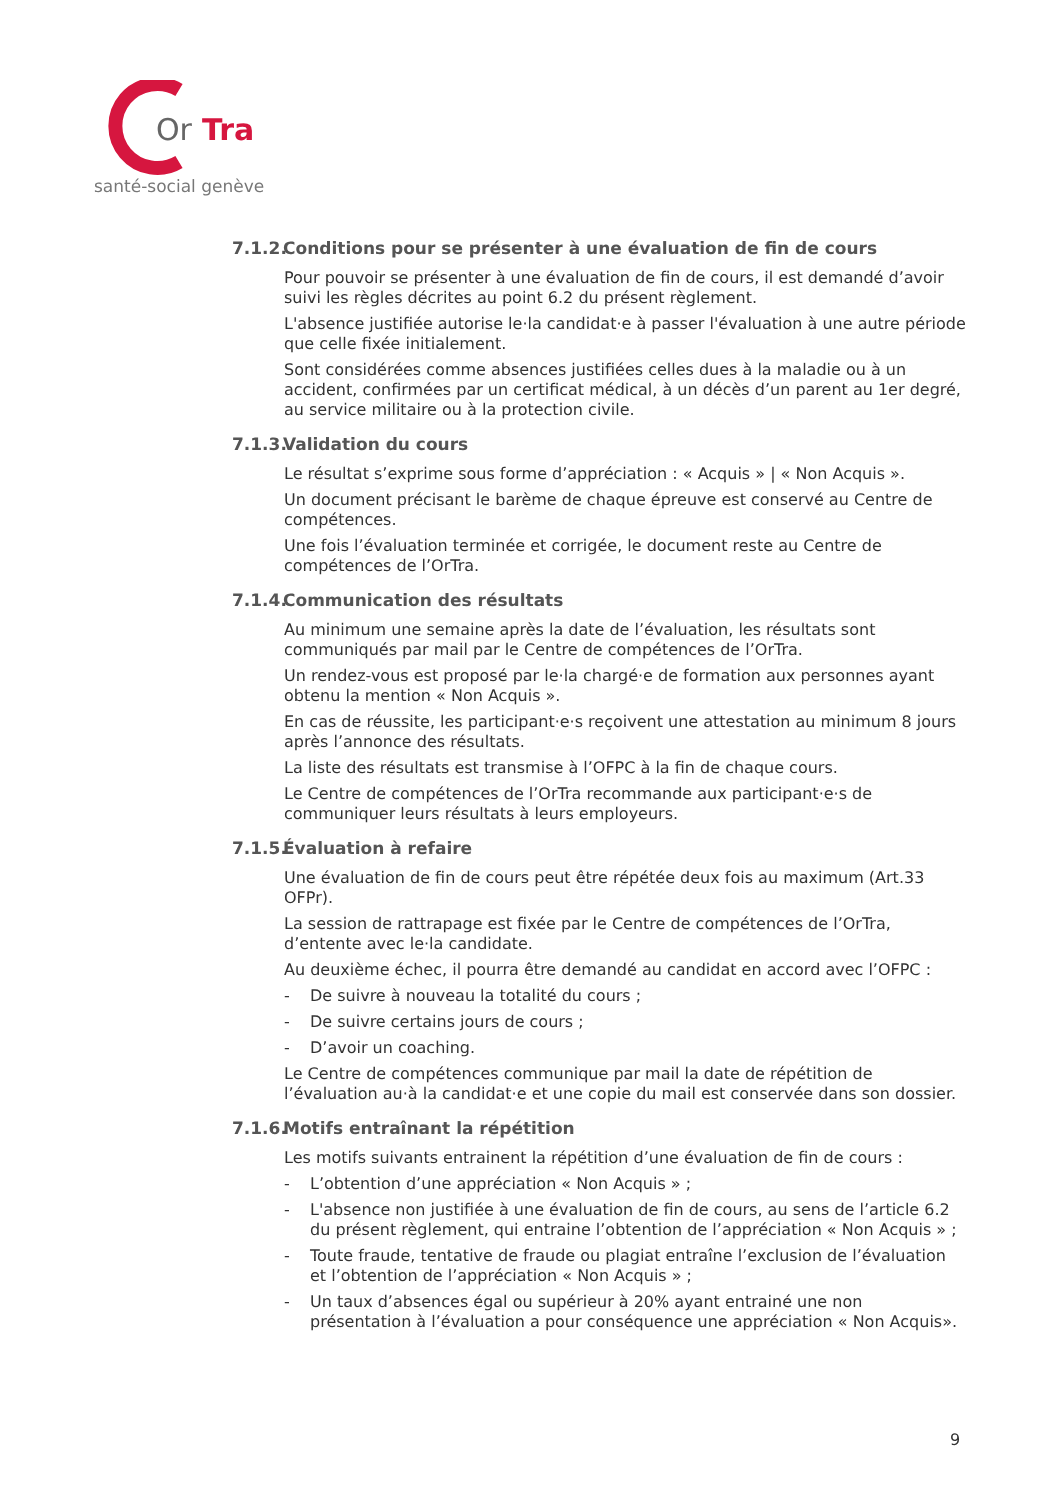Or
Tra
santé-social genève
7.1.2. Conditions pour se présenter à une évaluation de fin de cours
Pour pouvoir se présenter à une évaluation de fin de cours, il est demandé d’avoir suivi les règles décrites au point 6.2 du présent règlement.
L'absence justifiée autorise le·la candidat·e à passer l'évaluation à une autre période que celle fixée initialement.
Sont considérées comme absences justifiées celles dues à la maladie ou à un accident, confirmées par un certificat médical, à un décès d’un parent au 1er degré, au service militaire ou à la protection civile.
7.1.3. Validation du cours
Le résultat s’exprime sous forme d’appréciation : « Acquis » | « Non Acquis ».
Un document précisant le barème de chaque épreuve est conservé au Centre de compétences.
Une fois l’évaluation terminée et corrigée, le document reste au Centre de compétences de l’OrTra.
7.1.4. Communication des résultats
Au minimum une semaine après la date de l’évaluation, les résultats sont communiqués par mail par le Centre de compétences de l’OrTra.
Un rendez-vous est proposé par le·la chargé·e de formation aux personnes ayant obtenu la mention « Non Acquis ».
En cas de réussite, les participant·e·s reçoivent une attestation au minimum 8 jours après l’annonce des résultats.
La liste des résultats est transmise à l’OFPC à la fin de chaque cours.
Le Centre de compétences de l’OrTra recommande aux participant·e·s de communiquer leurs résultats à leurs employeurs.
7.1.5. Évaluation à refaire
Une évaluation de fin de cours peut être répétée deux fois au maximum (Art.33 OFPr).
La session de rattrapage est fixée par le Centre de compétences de l’OrTra, d’entente avec le·la candidate.
Au deuxième échec, il pourra être demandé au candidat en accord avec l’OFPC :
- De suivre à nouveau la totalité du cours ;
- De suivre certains jours de cours ;
- D’avoir un coaching.
Le Centre de compétences communique par mail la date de répétition de l’évaluation au·à la candidat·e et une copie du mail est conservée dans son dossier.
7.1.6. Motifs entraînant la répétition
Les motifs suivants entrainent la répétition d’une évaluation de fin de cours :
- L’obtention d’une appréciation « Non Acquis » ;
- L'absence non justifiée à une évaluation de fin de cours, au sens de l’article 6.2 du présent règlement, qui entraine l’obtention de l’appréciation « Non Acquis » ;
- Toute fraude, tentative de fraude ou plagiat entraîne l’exclusion de l’évaluation et l’obtention de l’appréciation « Non Acquis » ;
- Un taux d’absences égal ou supérieur à 20% ayant entrainé une non présentation à l’évaluation a pour conséquence une appréciation « Non Acquis».
9